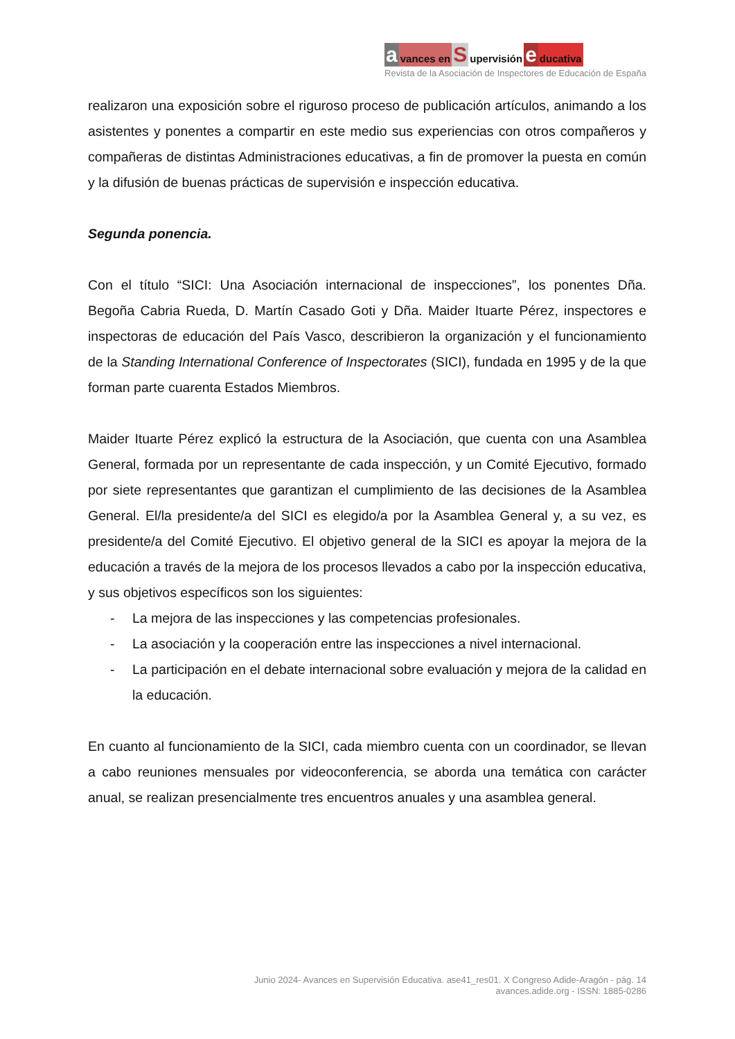avances en S upervisión e ducativa
Revista de la Asociación de Inspectores de Educación de España
realizaron una exposición sobre el riguroso proceso de publicación artículos, animando a los asistentes y ponentes a compartir en este medio sus experiencias con otros compañeros y compañeras de distintas Administraciones educativas, a fin de promover la puesta en común y la difusión de buenas prácticas de supervisión e inspección educativa.
Segunda ponencia.
Con el título “SICI: Una Asociación internacional de inspecciones”, los ponentes Dña. Begoña Cabria Rueda, D. Martín Casado Goti y Dña. Maider Ituarte Pérez, inspectores e inspectoras de educación del País Vasco, describieron la organización y el funcionamiento de la Standing International Conference of Inspectorates (SICI), fundada en 1995 y de la que forman parte cuarenta Estados Miembros.
Maider Ituarte Pérez explicó la estructura de la Asociación, que cuenta con una Asamblea General, formada por un representante de cada inspección, y un Comité Ejecutivo, formado por siete representantes que garantizan el cumplimiento de las decisiones de la Asamblea General. El/la presidente/a del SICI es elegido/a por la Asamblea General y, a su vez, es presidente/a del Comité Ejecutivo. El objetivo general de la SICI es apoyar la mejora de la educación a través de la mejora de los procesos llevados a cabo por la inspección educativa, y sus objetivos específicos son los siguientes:
- La mejora de las inspecciones y las competencias profesionales.
- La asociación y la cooperación entre las inspecciones a nivel internacional.
- La participación en el debate internacional sobre evaluación y mejora de la calidad en la educación.
En cuanto al funcionamiento de la SICI, cada miembro cuenta con un coordinador, se llevan a cabo reuniones mensuales por videoconferencia, se aborda una temática con carácter anual, se realizan presencialmente tres encuentros anuales y una asamblea general.
Junio 2024- Avances en Supervisión Educativa. ase41_res01. X Congreso Adide-Aragón - pág. 14
avances.adide.org - ISSN: 1885-0286